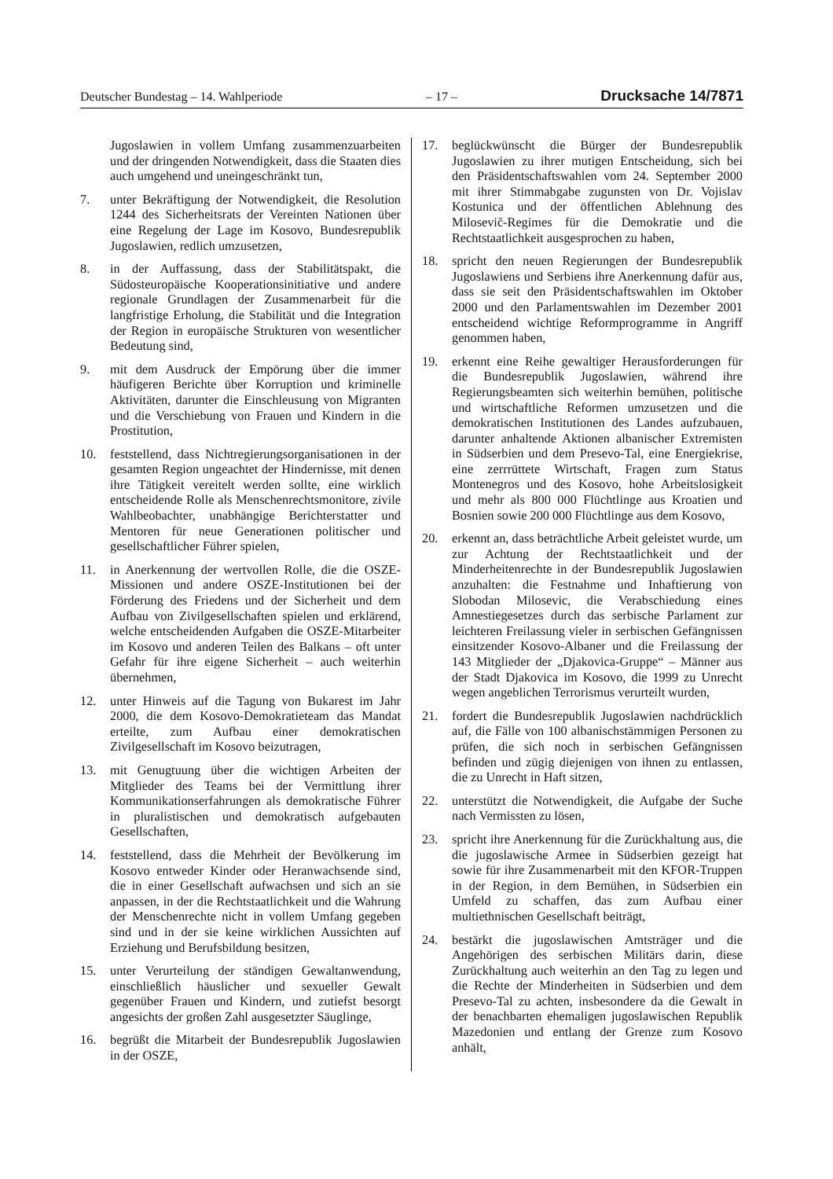Deutscher Bundestag – 14. Wahlperiode – 17 – Drucksache 14/7871
Jugoslawien in vollem Umfang zusammenzuarbeiten und der dringenden Notwendigkeit, dass die Staaten dies auch umgehend und uneingeschränkt tun,
7. unter Bekräftigung der Notwendigkeit, die Resolution 1244 des Sicherheitsrats der Vereinten Nationen über eine Regelung der Lage im Kosovo, Bundesrepublik Jugoslawien, redlich umzusetzen,
8. in der Auffassung, dass der Stabilitätspakt, die Südosteuropäische Kooperationsinitiative und andere regionale Grundlagen der Zusammenarbeit für die langfristige Erholung, die Stabilität und die Integration der Region in europäische Strukturen von wesentlicher Bedeutung sind,
9. mit dem Ausdruck der Empörung über die immer häufigeren Berichte über Korruption und kriminelle Aktivitäten, darunter die Einschleusung von Migranten und die Verschiebung von Frauen und Kindern in die Prostitution,
10. feststellend, dass Nichtregierungsorganisationen in der gesamten Region ungeachtet der Hindernisse, mit denen ihre Tätigkeit vereitelt werden sollte, eine wirklich entscheidende Rolle als Menschenrechtsmonitore, zivile Wahlbeobachter, unabhängige Berichterstatter und Mentoren für neue Generationen politischer und gesellschaftlicher Führer spielen,
11. in Anerkennung der wertvollen Rolle, die die OSZE-Missionen und andere OSZE-Institutionen bei der Förderung des Friedens und der Sicherheit und dem Aufbau von Zivilgesellschaften spielen und erklärend, welche entscheidenden Aufgaben die OSZE-Mitarbeiter im Kosovo und anderen Teilen des Balkans – oft unter Gefahr für ihre eigene Sicherheit – auch weiterhin übernehmen,
12. unter Hinweis auf die Tagung von Bukarest im Jahr 2000, die dem Kosovo-Demokratieteam das Mandat erteilte, zum Aufbau einer demokratischen Zivilgesellschaft im Kosovo beizutragen,
13. mit Genugtuung über die wichtigen Arbeiten der Mitglieder des Teams bei der Vermittlung ihrer Kommunikationserfahrungen als demokratische Führer in pluralistischen und demokratisch aufgebauten Gesellschaften,
14. feststellend, dass die Mehrheit der Bevölkerung im Kosovo entweder Kinder oder Heranwachsende sind, die in einer Gesellschaft aufwachsen und sich an sie anpassen, in der die Rechtstaatlichkeit und die Wahrung der Menschenrechte nicht in vollem Umfang gegeben sind und in der sie keine wirklichen Aussichten auf Erziehung und Berufsbildung besitzen,
15. unter Verurteilung der ständigen Gewaltanwendung, einschließlich häuslicher und sexueller Gewalt gegenüber Frauen und Kindern, und zutiefst besorgt angesichts der großen Zahl ausgesetzter Säuglinge,
16. begrüßt die Mitarbeit der Bundesrepublik Jugoslawien in der OSZE,
17. beglückwünscht die Bürger der Bundesrepublik Jugoslawien zu ihrer mutigen Entscheidung, sich bei den Präsidentschaftswahlen vom 24. September 2000 mit ihrer Stimmabgabe zugunsten von Dr. Vojislav Kostunica und der öffentlichen Ablehnung des Milosevič-Regimes für die Demokratie und die Rechtstaatlichkeit ausgesprochen zu haben,
18. spricht den neuen Regierungen der Bundesrepublik Jugoslawiens und Serbiens ihre Anerkennung dafür aus, dass sie seit den Präsidentschaftswahlen im Oktober 2000 und den Parlamentswahlen im Dezember 2001 entscheidend wichtige Reformprogramme in Angriff genommen haben,
19. erkennt eine Reihe gewaltiger Herausforderungen für die Bundesrepublik Jugoslawien, während ihre Regierungsbeamten sich weiterhin bemühen, politische und wirtschaftliche Reformen umzusetzen und die demokratischen Institutionen des Landes aufzubauen, darunter anhaltende Aktionen albanischer Extremisten in Südserbien und dem Presevo-Tal, eine Energiekrise, eine zerrrüttete Wirtschaft, Fragen zum Status Montenegros und des Kosovo, hohe Arbeitslosigkeit und mehr als 800 000 Flüchtlinge aus Kroatien und Bosnien sowie 200 000 Flüchtlinge aus dem Kosovo,
20. erkennt an, dass beträchtliche Arbeit geleistet wurde, um zur Achtung der Rechtstaatlichkeit und der Minderheitenrechte in der Bundesrepublik Jugoslawien anzuhalten: die Festnahme und Inhaftierung von Slobodan Milosevic, die Verabschiedung eines Amnestiegesetzes durch das serbische Parlament zur leichteren Freilassung vieler in serbischen Gefängnissen einsitzender Kosovo-Albaner und die Freilassung der 143 Mitglieder der „Djakovica-Gruppe“ – Männer aus der Stadt Djakovica im Kosovo, die 1999 zu Unrecht wegen angeblichen Terrorismus verurteilt wurden,
21. fordert die Bundesrepublik Jugoslawien nachdrücklich auf, die Fälle von 100 albanischstämmigen Personen zu prüfen, die sich noch in serbischen Gefängnissen befinden und zügig diejenigen von ihnen zu entlassen, die zu Unrecht in Haft sitzen,
22. unterstützt die Notwendigkeit, die Aufgabe der Suche nach Vermissten zu lösen,
23. spricht ihre Anerkennung für die Zurückhaltung aus, die die jugoslawische Armee in Südserbien gezeigt hat sowie für ihre Zusammenarbeit mit den KFOR-Truppen in der Region, in dem Bemühen, in Südserbien ein Umfeld zu schaffen, das zum Aufbau einer multiethnischen Gesellschaft beiträgt,
24. bestärkt die jugoslawischen Amtsträger und die Angehörigen des serbischen Militärs darin, diese Zurückhaltung auch weiterhin an den Tag zu legen und die Rechte der Minderheiten in Südserbien und dem Presevo-Tal zu achten, insbesondere da die Gewalt in der benachbarten ehemaligen jugoslawischen Republik Mazedonien und entlang der Grenze zum Kosovo anhält,